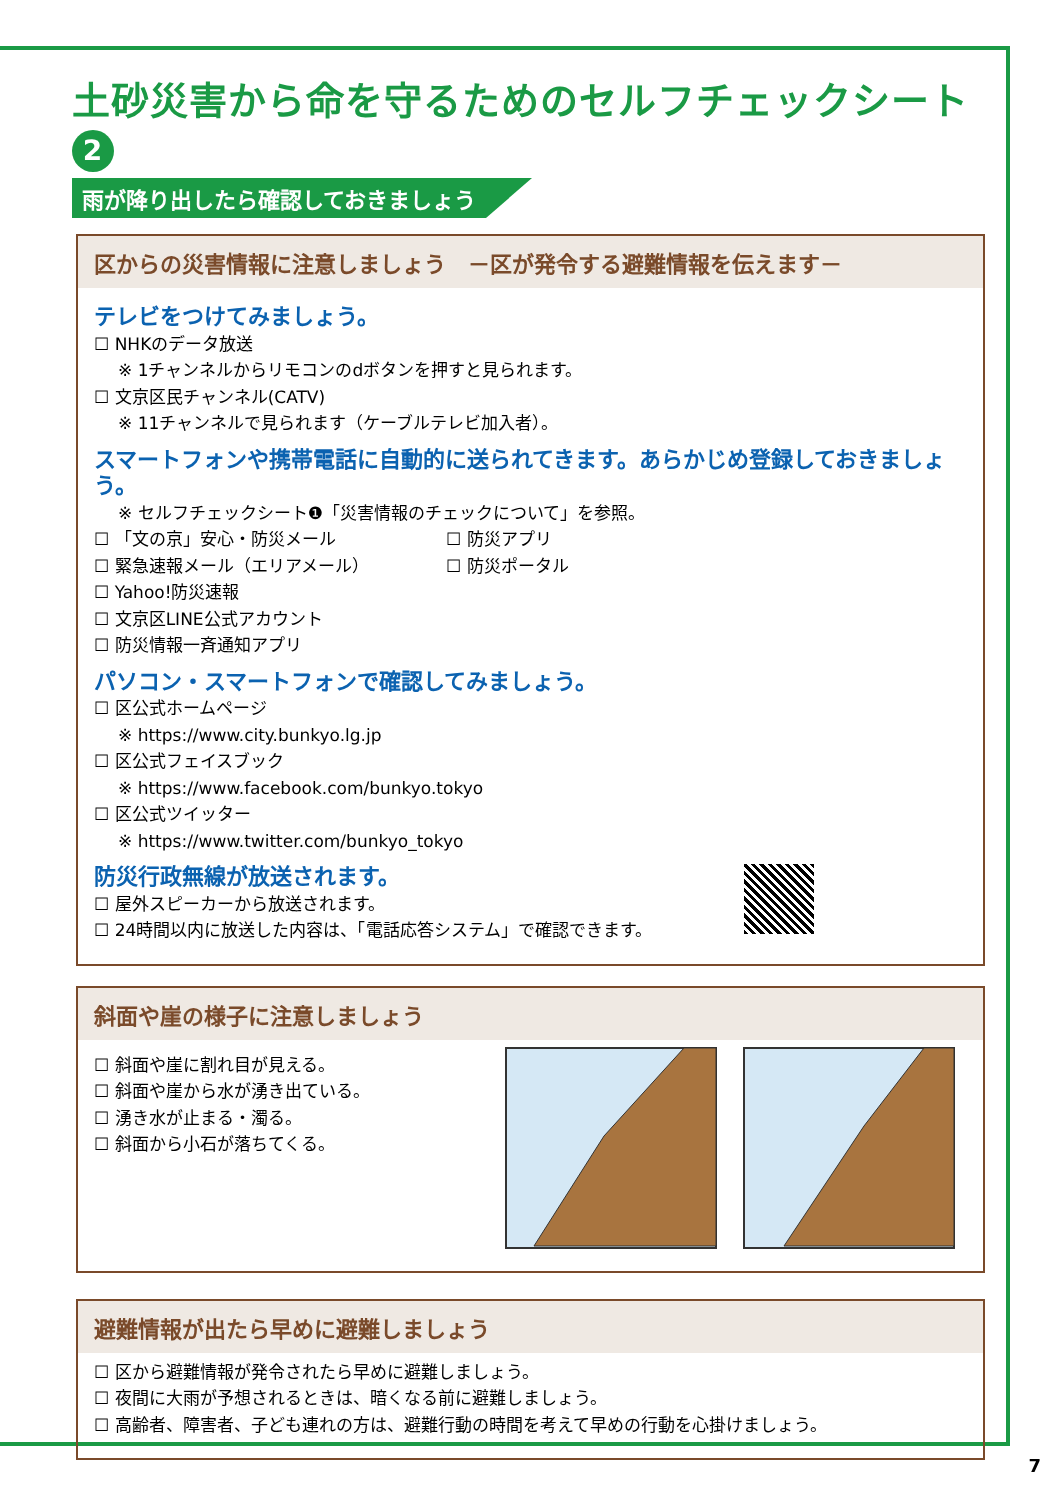土砂災害から命を守るためのセルフチェックシート 2
雨が降り出したら確認しておきましょう
区からの災害情報に注意しましょう　－区が発令する避難情報を伝えます－
テレビをつけてみましょう。
☐ NHKのデータ放送
※ 1チャンネルからリモコンのdボタンを押すと見られます。
☐ 文京区民チャンネル(CATV)
※ 11チャンネルで見られます（ケーブルテレビ加入者）。
スマートフォンや携帯電話に自動的に送られてきます。あらかじめ登録しておきましょう。
※ セルフチェックシート❶「災害情報のチェックについて」を参照。
☐ 「文の京」安心・防災メール
☐ 緊急速報メール（エリアメール）
☐ Yahoo!防災速報
☐ 文京区LINE公式アカウント
☐ 防災情報一斉通知アプリ
☐ 防災アプリ
☐ 防災ポータル
パソコン・スマートフォンで確認してみましょう。
☐ 区公式ホームページ
※ https://www.city.bunkyo.lg.jp
☐ 区公式フェイスブック
※ https://www.facebook.com/bunkyo.tokyo
☐ 区公式ツイッター
※ https://www.twitter.com/bunkyo_tokyo
防災行政無線が放送されます。
☐ 屋外スピーカーから放送されます。
☐ 24時間以内に放送した内容は、「電話応答システム」で確認できます。
斜面や崖の様子に注意しましょう
☐ 斜面や崖に割れ目が見える。
☐ 斜面や崖から水が湧き出ている。
☐ 湧き水が止まる・濁る。
☐ 斜面から小石が落ちてくる。
避難情報が出たら早めに避難しましょう
☐ 区から避難情報が発令されたら早めに避難しましょう。
☐ 夜間に大雨が予想されるときは、暗くなる前に避難しましょう。
☐ 高齢者、障害者、子ども連れの方は、避難行動の時間を考えて早めの行動を心掛けましょう。
7